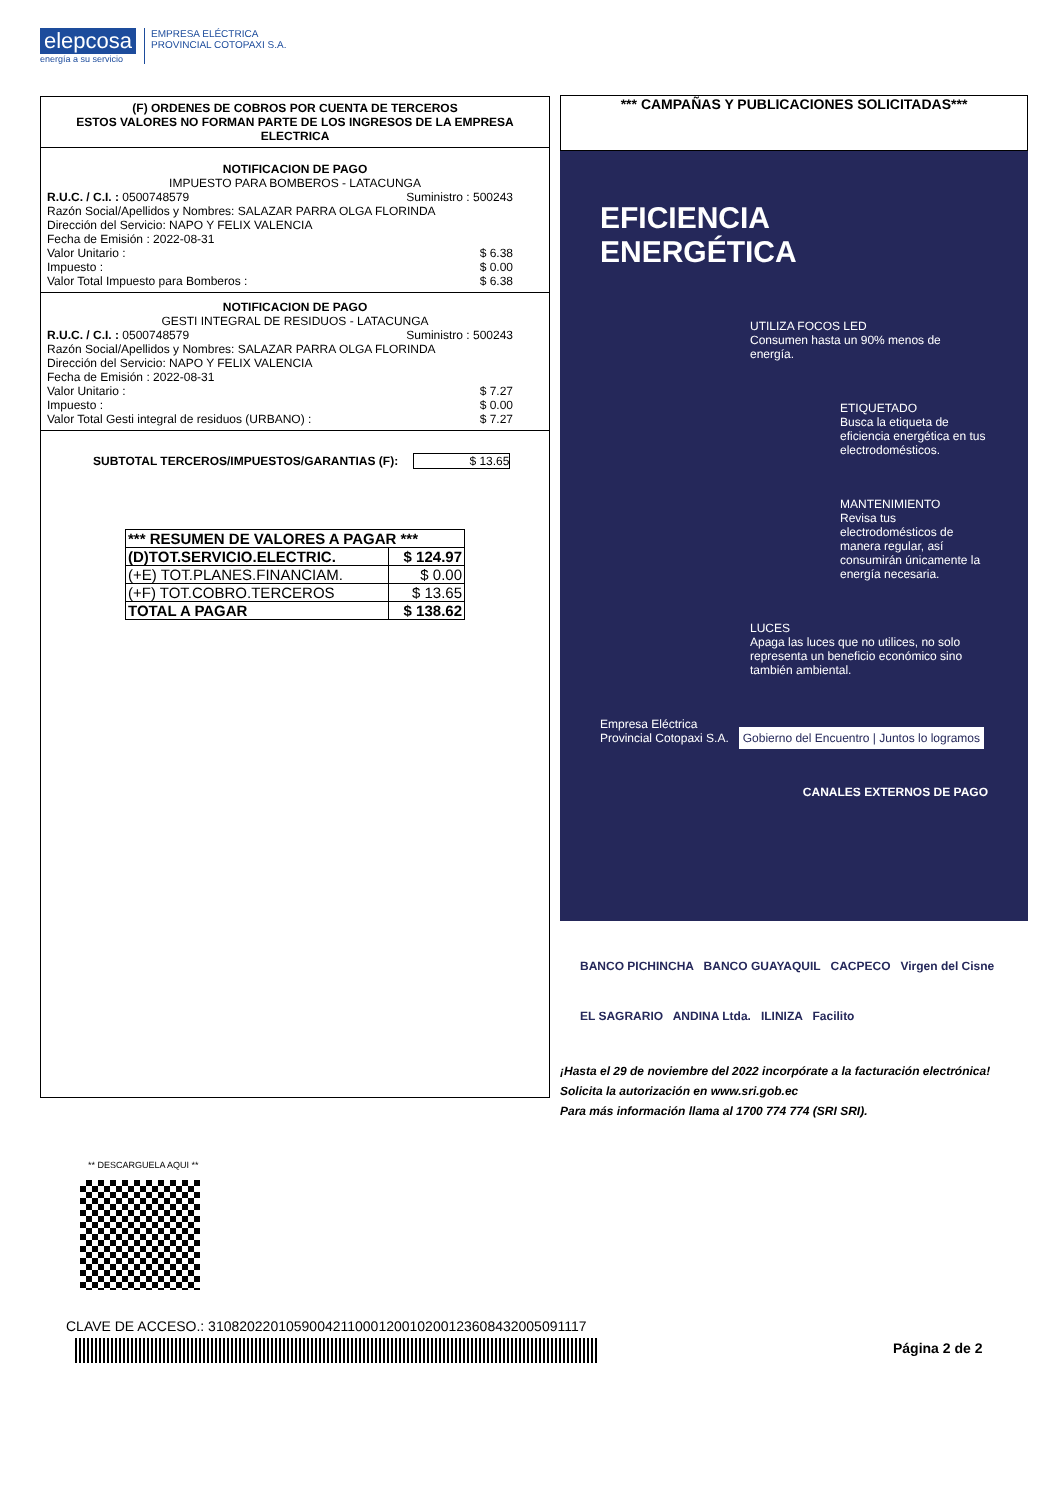elepcosa
energía a su servicio
EMPRESA ELÉCTRICA
PROVINCIAL COTOPAXI S.A.
(F) ORDENES DE COBROS POR CUENTA DE TERCEROS
ESTOS VALORES NO FORMAN PARTE DE LOS INGRESOS DE LA EMPRESA ELECTRICA
NOTIFICACION DE PAGO
IMPUESTO PARA BOMBEROS - LATACUNGA
R.U.C. / C.I. : 0500748579 Suministro : 500243
Razón Social/Apellidos y Nombres: SALAZAR PARRA OLGA FLORINDA
Dirección del Servicio: NAPO Y FELIX VALENCIA
Fecha de Emisión : 2022-08-31
Valor Unitario : $ 6.38
Impuesto : $ 0.00
Valor Total Impuesto para Bomberos : $ 6.38
NOTIFICACION DE PAGO
GESTI INTEGRAL DE RESIDUOS - LATACUNGA
R.U.C. / C.I. : 0500748579 Suministro : 500243
Razón Social/Apellidos y Nombres: SALAZAR PARRA OLGA FLORINDA
Dirección del Servicio: NAPO Y FELIX VALENCIA
Fecha de Emisión : 2022-08-31
Valor Unitario : $ 7.27
Impuesto : $ 0.00
Valor Total Gesti integral de residuos (URBANO) : $ 7.27
SUBTOTAL TERCEROS/IMPUESTOS/GARANTIAS (F): $ 13.65
| *** RESUMEN DE VALORES A PAGAR *** | |
| (D)TOT.SERVICIO.ELECTRIC. | $ 124.97 |
| (+E) TOT.PLANES.FINANCIAM. | $ 0.00 |
| (+F) TOT.COBRO.TERCEROS | $ 13.65 |
| TOTAL A PAGAR | $ 138.62 |
*** CAMPAÑAS Y PUBLICACIONES SOLICITADAS***
EFICIENCIA
ENERGÉTICA
UTILIZA FOCOS LED
Consumen hasta un 90% menos de energía.
ETIQUETADO
Busca la etiqueta de eficiencia energética en tus electrodomésticos.
MANTENIMIENTO
Revisa tus electrodomésticos de manera regular, así consumirán únicamente la energía necesaria.
LUCES
Apaga las luces que no utilices, no solo representa un beneficio económico sino también ambiental.
Empresa Eléctrica
Provincial Cotopaxi S.A. Gobierno del Encuentro | Juntos lo logramos
CANALES EXTERNOS DE PAGO
BANCO PICHINCHA BANCO GUAYAQUIL CACPECO Virgen del Cisne
EL SAGRARIO ANDINA Ltda. ILINIZA Facilito
¡Hasta el 29 de noviembre del 2022 incorpórate a la facturación electrónica!
Solicita la autorización en www.sri.gob.ec
Para más información llama al 1700 774 774 (SRI SRI).
** DESCARGUELA AQUI **
CLAVE DE ACCESO.: 3108202201059004211000120010200123608432005091117
Página 2 de 2